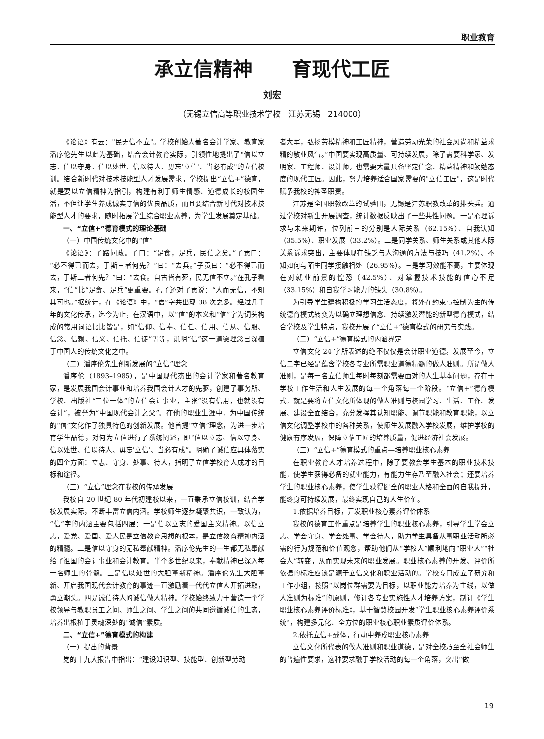职业教育
承立信精神　　育现代工匠
刘宏
（无锡立信高等职业技术学校　江苏无锡　214000）
《论语》有云："民无信不立"。学校创始人著名会计学家、教育家潘序伦先生以此为基础，结合会计教育实际，引领性地提出了"信以立志、信以守身、信以处世、信以待人、毋忘'立信'、当必有成"的立信校训。结合新时代对技术技能型人才发展需求，学校提出“立信+”德育，就是要以立信精神为指引，构建有利于师生情感、道德成长的校园生活，不但让学生养成诚实守信的优良品质，而且要结合新时代对技术技能型人才的要求，随时拓展学生综合职业素养，为学生发展奠定基础。
一、“立信+”德育模式的理论基础
（一）中国传统文化中的“信”
《论语》：子路问政。子曰：“足食，足兵，民信之矣。”子贡曰：“必不得已而去，于斯三者何先？”曰：“去兵。”子贡曰：“必不得已而去，于斯二者何先？”曰：“去食。自古皆有死，民无信不立。”在孔子看来，“信”比“足食、足兵”更重要。孔子还对子贡说：“人而无信，不知其可也。”据统计，在《论语》中，“信”字共出现 38 次之多。经过几千年的文化传承，迄今为止，在汉语中，以“信”的本义和“信”字为词头构成的常用词语比比皆是，如“信仰、信奉、信任、信用、信从、信服、信念、信赖、信义、信托、信徒”等等，说明“信”这一道德理念已深植于中国人的传统文化之中。
（二）潘序伦先生创新发展的“立信”理念
潘序伦（1893–1985），是中国现代杰出的会计学家和著名教育家，是发展我国会计事业和培养我国会计人才的先驱，创建了事务所、学校、出版社“三位一体”的立信会计事业，主张“没有信用，也就没有会计”，被誉为“中国现代会计之父”。在他的职业生涯中，为中国传统的“信”文化作了独具特色的创新发展。他首提“立信”理念，为进一步培育学生品德，对何为立信进行了系统阐述，即“信以立志、信以守身、信以处世、信以待人、毋忘'立信'、当必有成”。明确了诚信应具体落实的四个方面：立志、守身、处事、待人，指明了立信学校育人成才的目标和途径。
（三）“立信”理念在我校的传承发展
我校自 20 世纪 80 年代初建校以来，一直秉承立信校训，结合学校发展实际，不断丰富立信内涵。学校师生逐步凝聚共识，一致认为，“信”字的内涵主要包括四层：一是信以立志的爱国主义精神。以信立志，爱党、爱国、爱人民是立信教育思想的根本，是立信教育精神内涵的精髓。二是信以守身的无私奉献精神。潘序伦先生的一生都无私奉献给了祖国的会计事业和会计教育。半个多世纪以来，奉献精神已深入每一名师生的骨髓。三是信以处世的大胆革新精神。潘序伦先生大胆革新、开启我国现代会计教育的事迹一直激励着一代代立信人开拓进取，勇立潮头。四是诚信待人的诚信做人精神。学校始终致力于营造一个学校领导与教职员工之间、师生之间、学生之间的共同遵循诚信的生态，培养出根植于灵魂深处的“诚信”素质。
二、“立信+”德育模式的构建
（一）提出的背景
党的十九大报告中指出：“建设知识型、技能型、创新型劳动
者大军，弘扬劳模精神和工匠精神，营造劳动光荣的社会风尚和精益求精的敬业风气。”中国要实现高质量、可持续发展，除了需要科学家、发明家、工程师、设计师，也需要大量具备坚定信念、精益精神和勤勉态度的现代工匠。因此，努力培养适合国家需要的"立信工匠"，这是时代赋予我校的神圣职责。
江苏是全国职教改革的试验田，无锡是江苏职教改革的排头兵。通过学校对新生开展调查，统计数据反映出了一些共性问题。一是心理诉求与未来期许，位列前三的分别是人际关系（62.15%）、自我认知（35.5%）、职业发展（33.2%）。二是同学关系、师生关系或其他人际关系诉求突出，主要体现在缺乏与人沟通的方法与技巧（41.2%）、不知如何与陌生同学接触相处（26.95%）。三是学习效能不高，主要体现在对就业前景的惶恐（42.5%）、对掌握技术技能的信心不足（33.15%）和自我学习能力的缺失（30.8%）。
为引导学生建构积极的学习生活态度，将外在约束与控制为主的传统德育模式转变为以确立理想信念、持续激发潜能的新型德育模式，结合学校及学生特点，我校开展了“立信+”德育模式的研究与实践。
（二）“立信+”德育模式的内涵界定
立信文化 24 字所表述的绝不仅仅是会计职业道德。发展至今，立信二字已经是蕴含学校各专业所需职业道德精髓的做人准则。所谓做人准则，是每一名立信师生每时每刻都需要面对的人生基本问题，存在于学校工作生活和人生发展的每一个角落每一个阶段。“立信+”德育模式，就是要将立信文化所体现的做人准则与校园学习、生活、工作、发展、建设全面结合，充分发挥其认知职能、调节职能和教育职能，以立信文化调整学校中的各种关系，使师生发展融入学校发展，维护学校的健康有序发展，保障立信工匠的培养质量，促进经济社会发展。
（三）“立信+”德育模式的重点—培养职业核心素养
在职业教育人才培养过程中，除了要教会学生基本的职业技术技能，使学生获得必备的就业能力，有能力生存乃至融入社会；还要培养学生的职业核心素养，使学生获得健全的职业人格和全面的自我提升，能终身可持续发展，最终实现自己的人生价值。
1.依据培养目标，开发职业核心素养评价体系
我校的德育工作重点是培养学生的职业核心素养，引导学生学会立志、学会守身、学会处事、学会待人，助力学生具备从事职业活动所必需的行为规范和价值观念，帮助他们从“学校人”顺利地向“职业人”“社会人”转变，从而实现未来的职业发展。职业核心素养的开发、评价所依据的标准应该是源于立信文化和职业活动的。学校专门成立了研究和工作小组，按照“以岗位群需要为目标，以职业能力培养为主线，以做人准则为标准”的原则，修订各专业实施性人才培养方案，制订《学生职业核心素养评价标准》，基于智慧校园开发“学生职业核心素养评价系统”，构建多元化、全方位的职业核心职业素质评价体系。
2.依托立信+载体，行动中养成职业核心素养
立信文化所代表的做人准则和职业道德，是对全校乃至全社会师生的普遍性要求，这种要求融于学校活动的每一个角落，突出“做
19